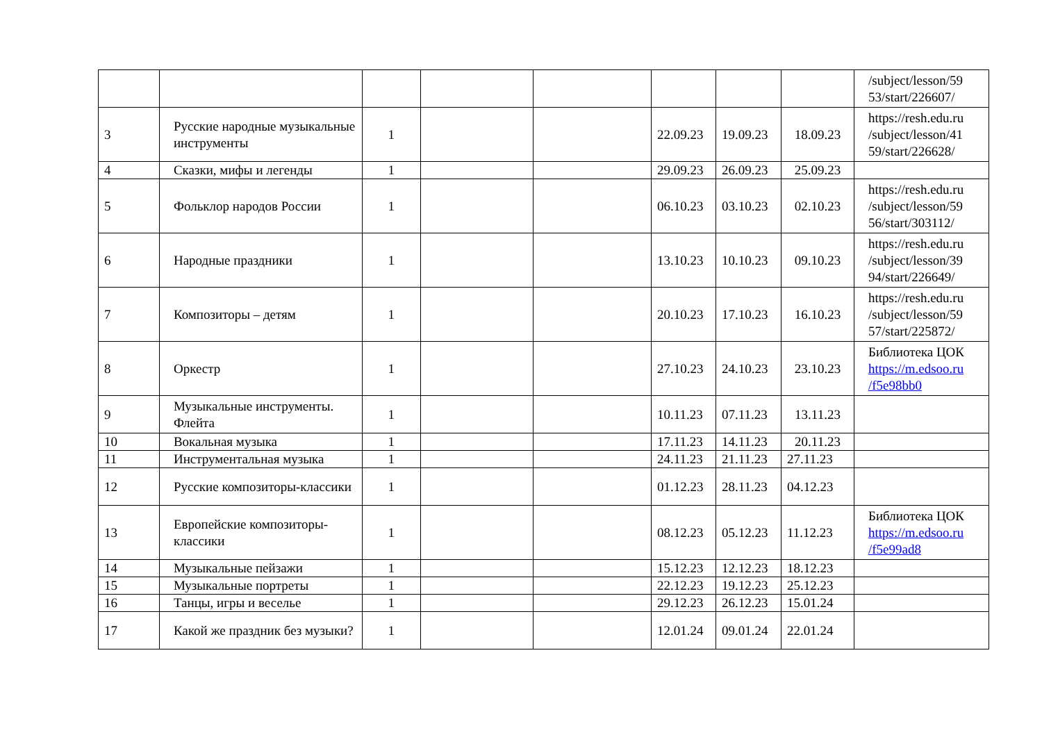| | | | | | | | | /subject/lesson/59 53/start/226607/ |
| 3 | Русские народные музыкальные инструменты | 1 | | | 22.09.23 | 19.09.23 | 18.09.23 | https://resh.edu.ru /subject/lesson/41 59/start/226628/ |
| 4 | Сказки, мифы и легенды | 1 | | | 29.09.23 | 26.09.23 | 25.09.23 | |
| 5 | Фольклор народов России | 1 | | | 06.10.23 | 03.10.23 | 02.10.23 | https://resh.edu.ru /subject/lesson/59 56/start/303112/ |
| 6 | Народные праздники | 1 | | | 13.10.23 | 10.10.23 | 09.10.23 | https://resh.edu.ru /subject/lesson/39 94/start/226649/ |
| 7 | Композиторы – детям | 1 | | | 20.10.23 | 17.10.23 | 16.10.23 | https://resh.edu.ru /subject/lesson/59 57/start/225872/ |
| 8 | Оркестр | 1 | | | 27.10.23 | 24.10.23 | 23.10.23 | Библиотека ЦОК https://m.edsoo.ru /f5e98bb0 |
| 9 | Музыкальные инструменты. Флейта | 1 | | | 10.11.23 | 07.11.23 | 13.11.23 | |
| 10 | Вокальная музыка | 1 | | | 17.11.23 | 14.11.23 | 20.11.23 | |
| 11 | Инструментальная музыка | 1 | | | 24.11.23 | 21.11.23 | 27.11.23 | |
| 12 | Русские композиторы-классики | 1 | | | 01.12.23 | 28.11.23 | 04.12.23 | |
| 13 | Европейские композиторы-классики | 1 | | | 08.12.23 | 05.12.23 | 11.12.23 | Библиотека ЦОК https://m.edsoo.ru /f5e99ad8 |
| 14 | Музыкальные пейзажи | 1 | | | 15.12.23 | 12.12.23 | 18.12.23 | |
| 15 | Музыкальные портреты | 1 | | | 22.12.23 | 19.12.23 | 25.12.23 | |
| 16 | Танцы, игры и веселье | 1 | | | 29.12.23 | 26.12.23 | 15.01.24 | |
| 17 | Какой же праздник без музыки? | 1 | | | 12.01.24 | 09.01.24 | 22.01.24 | |